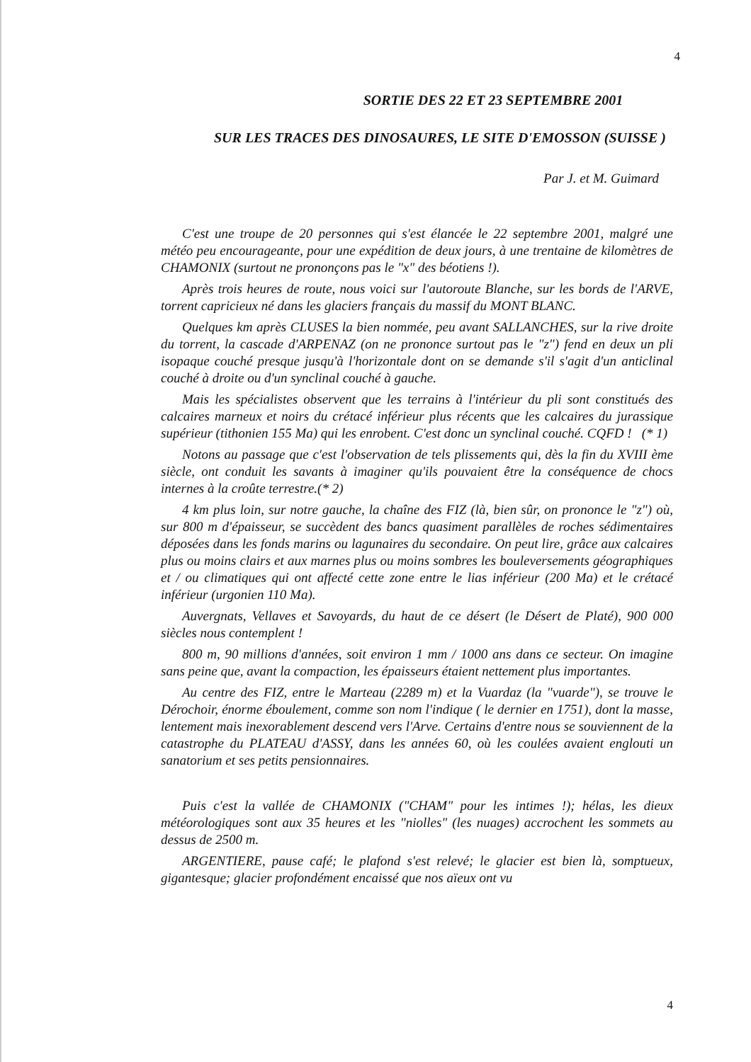4
SORTIE DES 22 ET 23 SEPTEMBRE 2001
SUR LES TRACES DES DINOSAURES, LE SITE D'EMOSSON (SUISSE )
Par J. et M. Guimard
C'est une troupe de 20 personnes qui s'est élancée le 22 septembre 2001, malgré une météo peu encourageante, pour une expédition de deux jours, à une trentaine de kilomètres de CHAMONIX (surtout ne prononçons pas le "x" des béotiens !).
Après trois heures de route, nous voici sur l'autoroute Blanche, sur les bords de l'ARVE, torrent capricieux né dans les glaciers français du massif du MONT BLANC.
Quelques km après CLUSES la bien nommée, peu avant SALLANCHES, sur la rive droite du torrent, la cascade d'ARPENAZ (on ne prononce surtout pas le "z") fend en deux un pli isopaque couché presque jusqu'à l'horizontale dont on se demande s'il s'agit d'un anticlinal couché à droite ou d'un synclinal couché à gauche.
Mais les spécialistes observent que les terrains à l'intérieur du pli sont constitués des calcaires marneux et noirs du crétacé inférieur plus récents que les calcaires du jurassique supérieur (tithonien 155 Ma) qui les enrobent. C'est donc un synclinal couché. CQFD ! (* 1)
Notons au passage que c'est l'observation de tels plissements qui, dès la fin du XVIII ème siècle, ont conduit les savants à imaginer qu'ils pouvaient être la conséquence de chocs internes à la croûte terrestre.(* 2)
4 km plus loin, sur notre gauche, la chaîne des FIZ (là, bien sûr, on prononce le "z") où, sur 800 m d'épaisseur, se succèdent des bancs quasiment parallèles de roches sédimentaires déposées dans les fonds marins ou lagunaires du secondaire. On peut lire, grâce aux calcaires plus ou moins clairs et aux marnes plus ou moins sombres les bouleversements géographiques et / ou climatiques qui ont affecté cette zone entre le lias inférieur (200 Ma) et le crétacé inférieur (urgonien 110 Ma).
Auvergnats, Vellaves et Savoyards, du haut de ce désert (le Désert de Platé), 900 000 siècles nous contemplent !
800 m, 90 millions d'années, soit environ 1 mm / 1000 ans dans ce secteur. On imagine sans peine que, avant la compaction, les épaisseurs étaient nettement plus importantes.
Au centre des FIZ, entre le Marteau (2289 m) et la Vuardaz (la "vuarde"), se trouve le Dérochoir, énorme éboulement, comme son nom l'indique ( le dernier en 1751), dont la masse, lentement mais inexorablement descend vers l'Arve. Certains d'entre nous se souviennent de la catastrophe du PLATEAU d'ASSY, dans les années 60, où les coulées avaient englouti un sanatorium et ses petits pensionnaires.
Puis c'est la vallée de CHAMONIX ("CHAM" pour les intimes !); hélas, les dieux météorologiques sont aux 35 heures et les "niolles" (les nuages) accrochent les sommets au dessus de 2500 m.
ARGENTIERE, pause café; le plafond s'est relevé; le glacier est bien là, somptueux, gigantesque; glacier profondément encaissé que nos aïeux ont vu
4